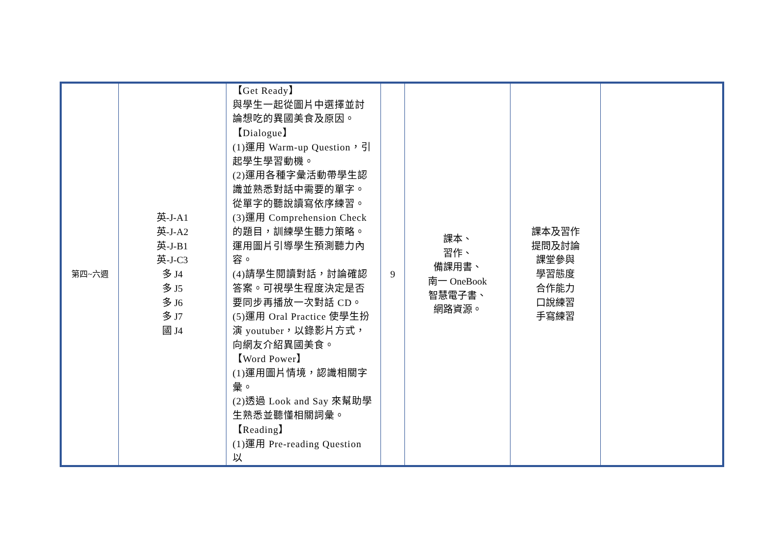| 第四~六週 | 英-J-A1 英-J-A2 英-J-B1 英-J-C3 多 J4 多 J5 多 J6 多 J7 國 J4 | 【Get Ready】 與學生一起從圖片中選擇並討論想吃的異國美食及原因。 【Dialogue】 (1)運用 Warm-up Question，引起學生學習動機。 (2)運用各種字彙活動帶學生認識並熟悉對話中需要的單字。從單字的聽說讀寫依序練習。 (3)運用 Comprehension Check 的題目，訓練學生聽力策略。運用圖片引導學生預測聽力內容。 (4)請學生閱讀對話，討論確認答案。可視學生程度決定是否要同步再播放一次對話 CD。 (5)運用 Oral Practice 使學生扮演 youtuber，以錄影片方式，向網友介紹異國美食。 【Word Power】 (1)運用圖片情境，認識相關字彙。 (2)透過 Look and Say 來幫助學生熟悉並聽懂相關詞彙。 【Reading】 (1)運用 Pre-reading Question 以 | 9 | 課本、 習作、 備課用書、 南一 OneBook 智慧電子書、 網路資源。 | 課本及習作 提問及討論 課堂參與 學習態度 合作能力 口說練習 手寫練習 | |